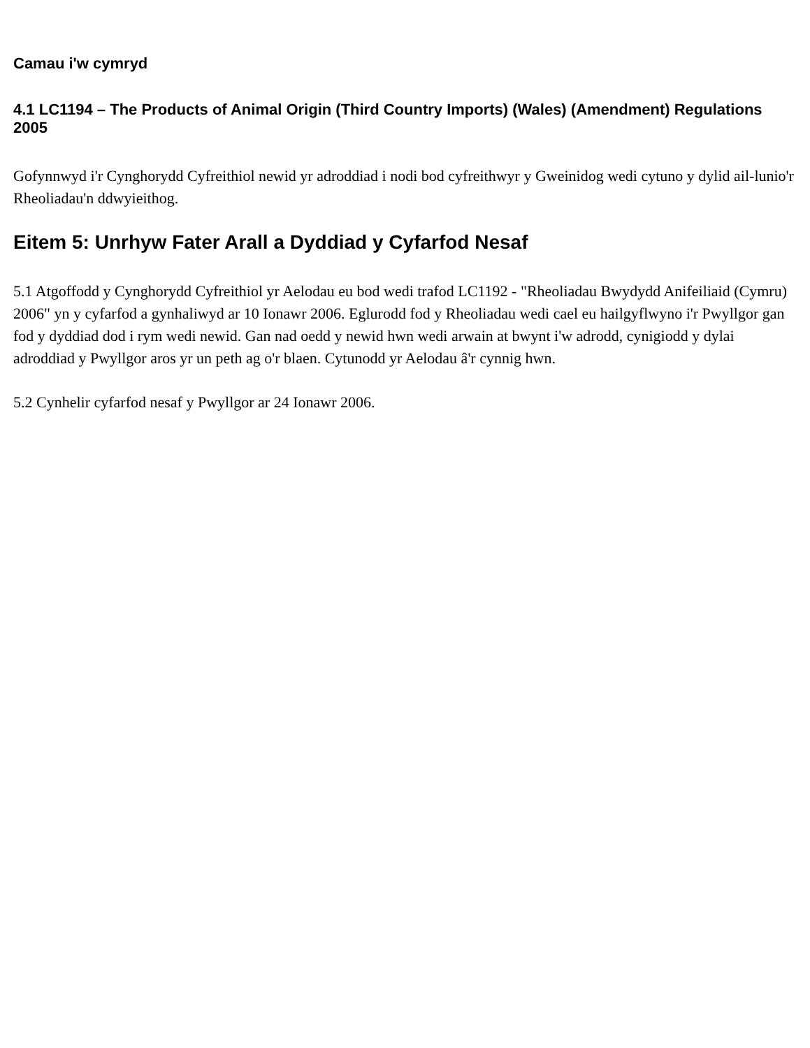Camau i'w cymryd
4.1 LC1194 – The Products of Animal Origin (Third Country Imports) (Wales) (Amendment) Regulations 2005
Gofynnwyd i'r Cynghorydd Cyfreithiol newid yr adroddiad i nodi bod cyfreithwyr y Gweinidog wedi cytuno y dylid ail-lunio'r Rheoliadau'n ddwyieithog.
Eitem 5: Unrhyw Fater Arall a Dyddiad y Cyfarfod Nesaf
5.1 Atgoffodd y Cynghorydd Cyfreithiol yr Aelodau eu bod wedi trafod LC1192 - "Rheoliadau Bwydydd Anifeiliaid (Cymru) 2006" yn y cyfarfod a gynhaliwyd ar 10 Ionawr 2006. Eglurodd fod y Rheoliadau wedi cael eu hailgyflwyno i'r Pwyllgor gan fod y dyddiad dod i rym wedi newid. Gan nad oedd y newid hwn wedi arwain at bwynt i'w adrodd, cynigiodd y dylai adroddiad y Pwyllgor aros yr un peth ag o'r blaen. Cytunodd yr Aelodau â'r cynnig hwn.
5.2 Cynhelir cyfarfod nesaf y Pwyllgor ar 24 Ionawr 2006.